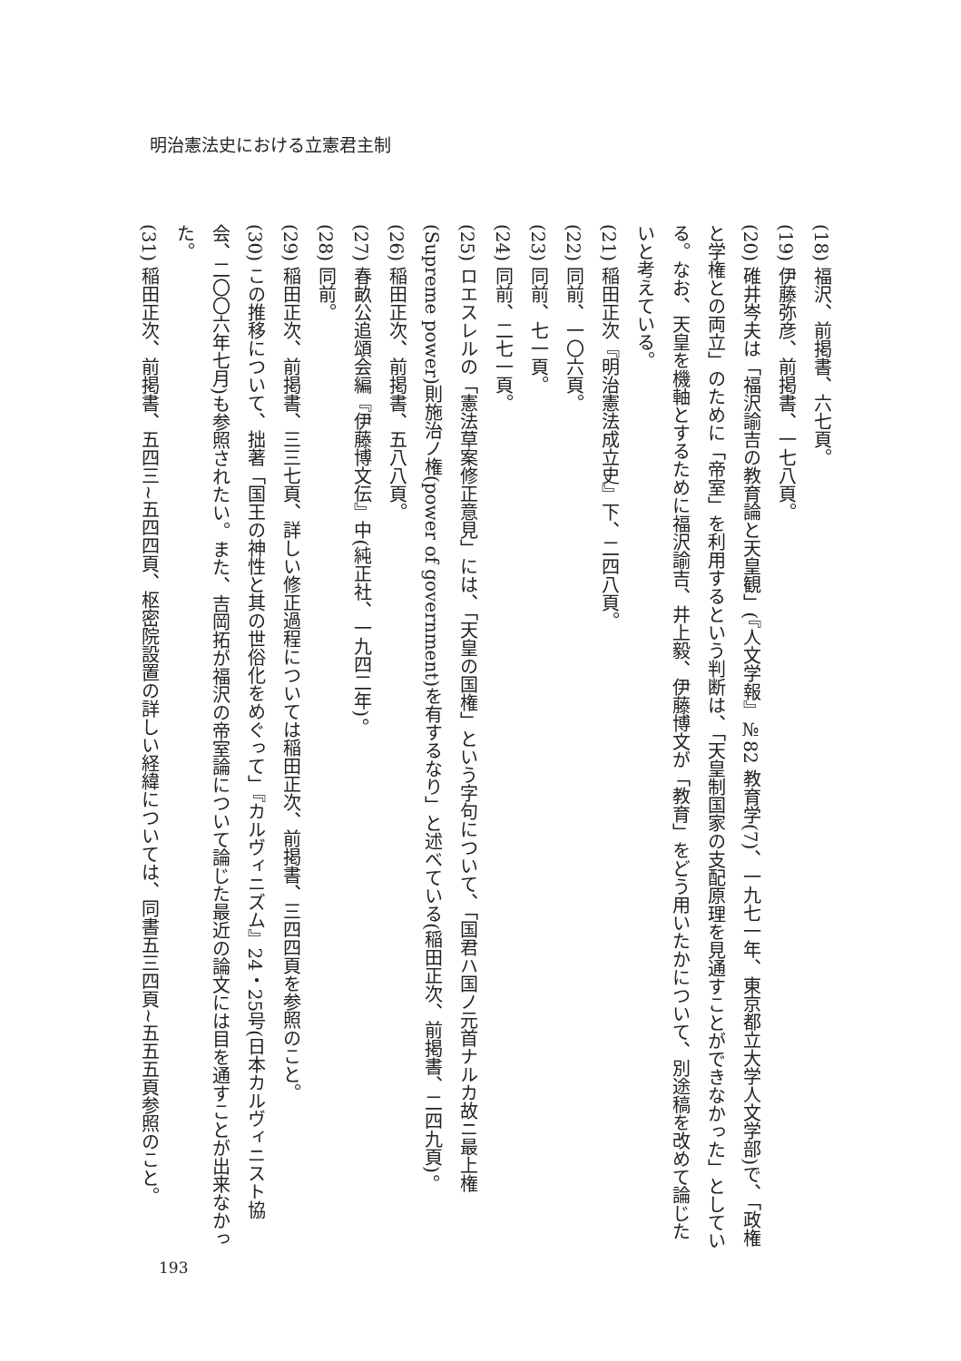明治憲法史における立憲君主制
(18) 福沢、前掲書、六七頁。
(19) 伊藤弥彦、前掲書、一七八頁。
(20) 碓井岑夫は「福沢諭吉の教育論と天皇観」(『人文学報』№82 教育学(7)、一九七一年、東京都立大学人文学部)で、「政権と学権との両立」のために「帝室」を利用するという判断は、「天皇制国家の支配原理を見通すことができなかった」としている。なお、天皇を機軸とするために福沢諭吉、井上毅、伊藤博文が「教育」をどう用いたかについて、別途稿を改めて論じたいと考えている。
(21) 稲田正次『明治憲法成立史』下、二四八頁。
(22) 同前、一〇六頁。
(23) 同前、七一頁。
(24) 同前、二七一頁。
(25) ロエスレルの「憲法草案修正意見」には、「天皇の国権」という字句について、「国君ハ国ノ元首ナルカ故ニ最上権(Supreme power)則施治ノ権(power of government)を有するなり」と述べている(稲田正次、前掲書、二四九頁)。
(26) 稲田正次、前掲書、五八八頁。
(27) 春畝公追頌会編『伊藤博文伝』中(純正社、一九四二年)。
(28) 同前。
(29) 稲田正次、前掲書、三三七頁、詳しい修正過程については稲田正次、前掲書、三四四頁を参照のこと。
(30) この推移について、拙著「国王の神性と其の世俗化をめぐって」『カルヴィニズム』24・25号(日本カルヴィニスト協会、二〇〇六年七月)も参照されたい。また、吉岡拓が福沢の帝室論について論じた最近の論文には目を通すことが出来なかった。
(31) 稲田正次、前掲書、五四三~五四四頁、枢密院設置の詳しい経緯については、同書五三四頁~五五五頁参照のこと。
193